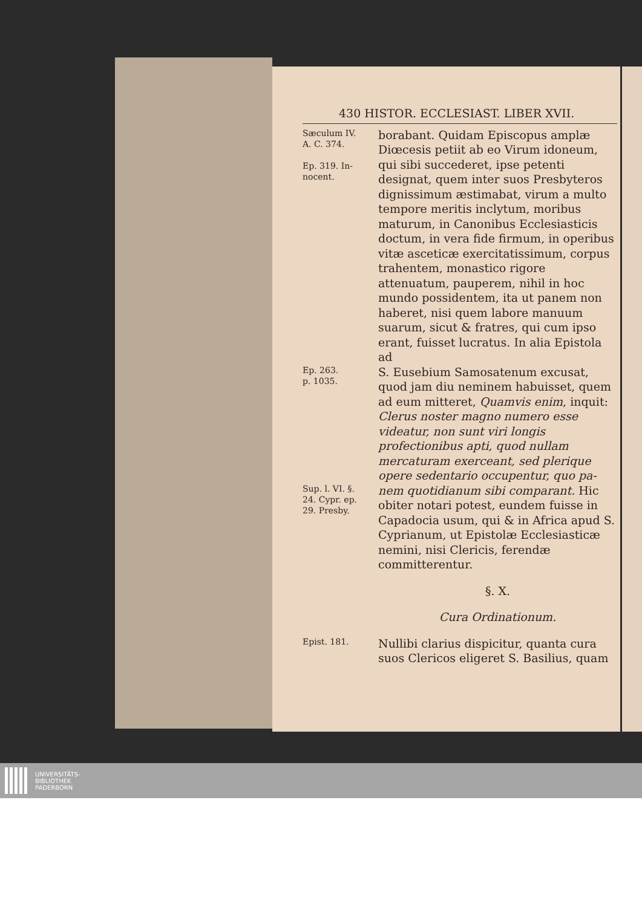430 HISTOR. ECCLESIAST. LIBER XVII.
Sæculum IV.
A. C. 374.
Ep. 319. In-
nocent.
borabant. Quidam Episcopus amplæ Diœcesis petiit ab eo Virum idoneum, qui sibi succederet, ipse petenti designat, quem inter suos Presbyteros dignissimum æstimabat, virum a multo tempore meritis inclytum, moribus maturum, in Canonibus Ecclesiasticis doctum, in vera fide firmum, in operibus vitæ asceticæ exercitatissimum, corpus trahentem, monastico rigore attenuatum, pauperem, nihil in hoc mundo possidentem, ita ut panem non haberet, nisi quem labore manuum suarum, sicut & fratres, qui cum ipso erant, fuisset lucratus. In alia Epistola ad
Ep. 263.
p. 1035.
S. Eusebium Samosatenum excusat, quod jam diu neminem habuisset, quem ad eum mitteret, Quamvis enim, inquit: Clerus noster magno numero esse videatur, non sunt viri longis profectionibus apti, quod nullam mercaturam exerceant, sed plerique opere sedentario occupentur, quo pa-
Sup. l. VI. §.
24. Cypr. ep.
29. Presby.
nem quotidianum sibi comparant. Hic obiter notari potest, eundem fuisse in Capadocia usum, qui & in Africa apud S. Cyprianum, ut Epistolæ Ecclesiasticæ nemini, nisi Clericis, ferendæ committerentur.
§. X.
Cura Ordinationum.
Epist. 181.
Nullibi clarius dispicitur, quanta cura suos Clericos eligeret S. Basilius, quam
UNIVERSITÄTS-
BIBLIOTHEK
PADERBORN